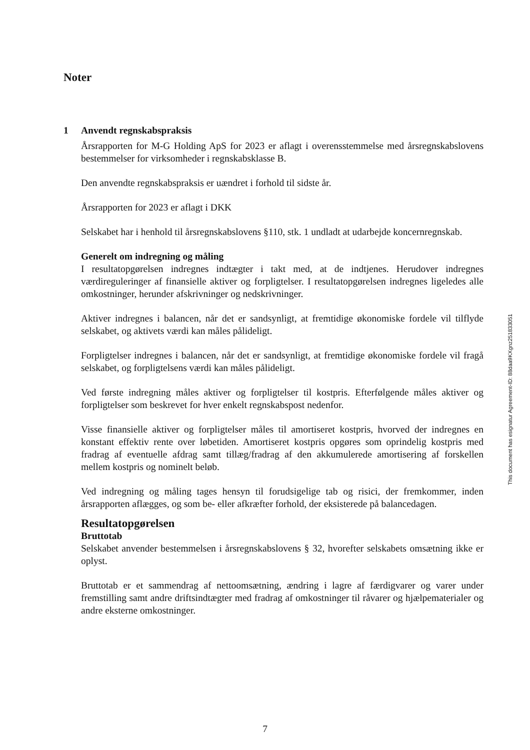Noter
1 Anvendt regnskabspraksis
Årsrapporten for M-G Holding ApS for 2023 er aflagt i overensstemmelse med årsregnskabslovens bestemmelser for virksomheder i regnskabsklasse B.
Den anvendte regnskabspraksis er uændret i forhold til sidste år.
Årsrapporten for 2023 er aflagt i DKK
Selskabet har i henhold til årsregnskabslovens §110, stk. 1 undladt at udarbejde koncernregnskab.
Generelt om indregning og måling
I resultatopgørelsen indregnes indtægter i takt med, at de indtjenes. Herudover indregnes værdireguleringer af finansielle aktiver og forpligtelser. I resultatopgørelsen indregnes ligeledes alle omkostninger, herunder afskrivninger og nedskrivninger.
Aktiver indregnes i balancen, når det er sandsynligt, at fremtidige økonomiske fordele vil tilflyde selskabet, og aktivets værdi kan måles pålideligt.
Forpligtelser indregnes i balancen, når det er sandsynligt, at fremtidige økonomiske fordele vil fragå selskabet, og forpligtelsens værdi kan måles pålideligt.
Ved første indregning måles aktiver og forpligtelser til kostpris. Efterfølgende måles aktiver og forpligtelser som beskrevet for hver enkelt regnskabspost nedenfor.
Visse finansielle aktiver og forpligtelser måles til amortiseret kostpris, hvorved der indregnes en konstant effektiv rente over løbetiden. Amortiseret kostpris opgøres som oprindelig kostpris med fradrag af eventuelle afdrag samt tillæg/fradrag af den akkumulerede amortisering af forskellen mellem kostpris og nominelt beløb.
Ved indregning og måling tages hensyn til forudsigelige tab og risici, der fremkommer, inden årsrapporten aflægges, og som be- eller afkræfter forhold, der eksisterede på balancedagen.
Resultatopgørelsen
Bruttotab
Selskabet anvender bestemmelsen i årsregnskabslovens § 32, hvorefter selskabets omsætning ikke er oplyst.
Bruttotab er et sammendrag af nettoomsætning, ændring i lagre af færdigvarer og varer under fremstilling samt andre driftsindtægter med fradrag af omkostninger til råvarer og hjælpematerialer og andre eksterne omkostninger.
This document has esignatur Agreement-ID: 88daa9KXgnz251833051
7